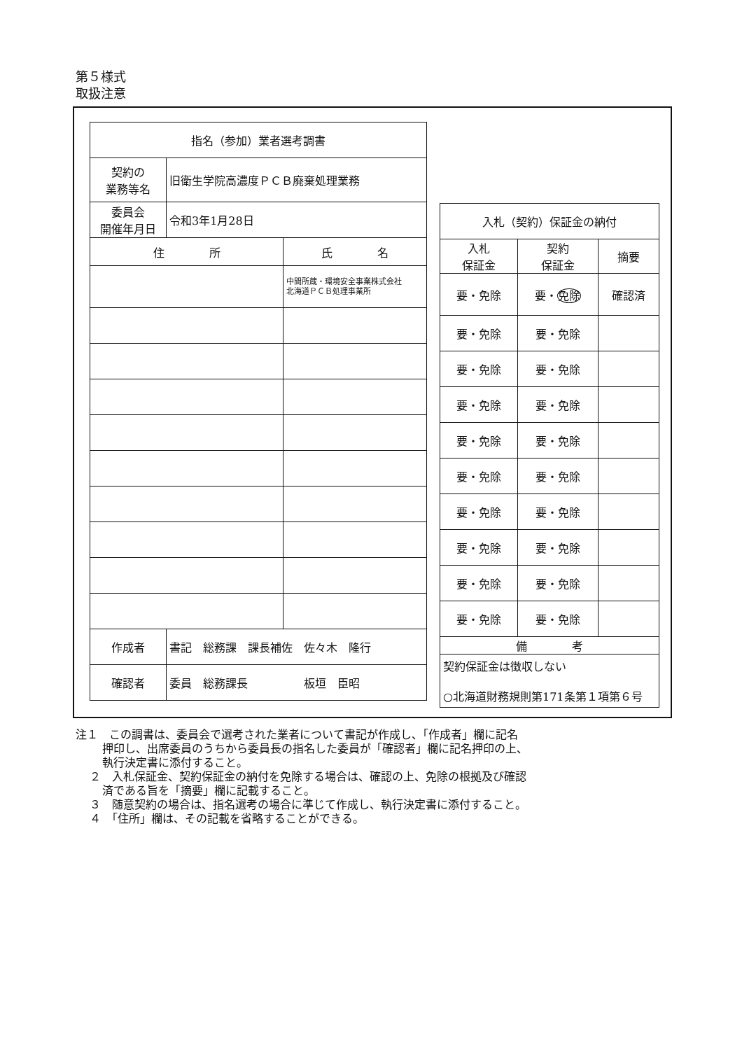第５様式
取扱注意
| 指名（参加）業者選考調書 | | |
| 契約の 業務等名 | 旧衛生学院高濃度ＰＣＢ廃棄処理業務 | |
| 委員会 開催年月日 | 令和3年1月28日 | |
| 住 所 | | 氏 名 |
| | | 中間所蔵・環境安全事業株式会社 北海道ＰＣＢ処理事業所 |
| 作成者 | 書記 総務課 課長補佐 佐々木 隆行 | |
| 確認者 | 委員 総務課長 板垣 臣昭 | |
| 入札（契約）保証金の納付 | | |
| 入札 保証金 | 契約 保証金 | 摘要 |
| 要・免除 | 要・ 免除 | 確認済 |
| 要・免除 | 要・免除 | |
| 要・免除 | 要・免除 | |
| 要・免除 | 要・免除 | |
| 要・免除 | 要・免除 | |
| 要・免除 | 要・免除 | |
| 要・免除 | 要・免除 | |
| 要・免除 | 要・免除 | |
| 要・免除 | 要・免除 | |
| 要・免除 | 要・免除 | |
| 備 考 | | |
| 契約保証金は徴収しない ○北海道財務規則第171条第１項第６号 | | |
注１　この調書は、委員会で選考された業者について書記が作成し、「作成者」欄に記名
押印し、出席委員のうちから委員長の指名した委員が「確認者」欄に記名押印の上、
執行決定書に添付すること。
２　入札保証金、契約保証金の納付を免除する場合は、確認の上、免除の根拠及び確認
済である旨を「摘要」欄に記載すること。
３　随意契約の場合は、指名選考の場合に準じて作成し、執行決定書に添付すること。
４　「住所」欄は、その記載を省略することができる。